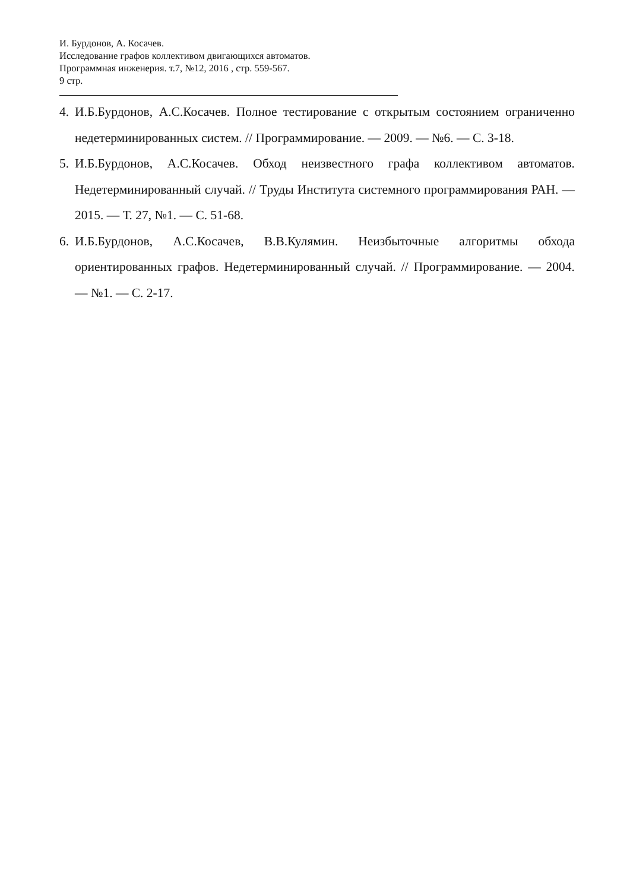И. Бурдонов, А. Косачев.
Исследование графов коллективом двигающихся автоматов.
Программная инженерия. т.7, №12, 2016 , стр. 559-567.
9 стр.
4. И.Б.Бурдонов, А.С.Косачев. Полное тестирование с открытым состоянием ограниченно недетерминированных систем. // Программирование. — 2009. — №6. — С. 3-18.
5. И.Б.Бурдонов, А.С.Косачев. Обход неизвестного графа коллективом автоматов. Недетерминированный случай. // Труды Института системного программирования РАН. — 2015. — Т. 27, №1. — С. 51-68.
6. И.Б.Бурдонов, А.С.Косачев, В.В.Кулямин. Неизбыточные алгоритмы обхода ориентированных графов. Недетерминированный случай. // Программирование. — 2004. — №1. — С. 2-17.